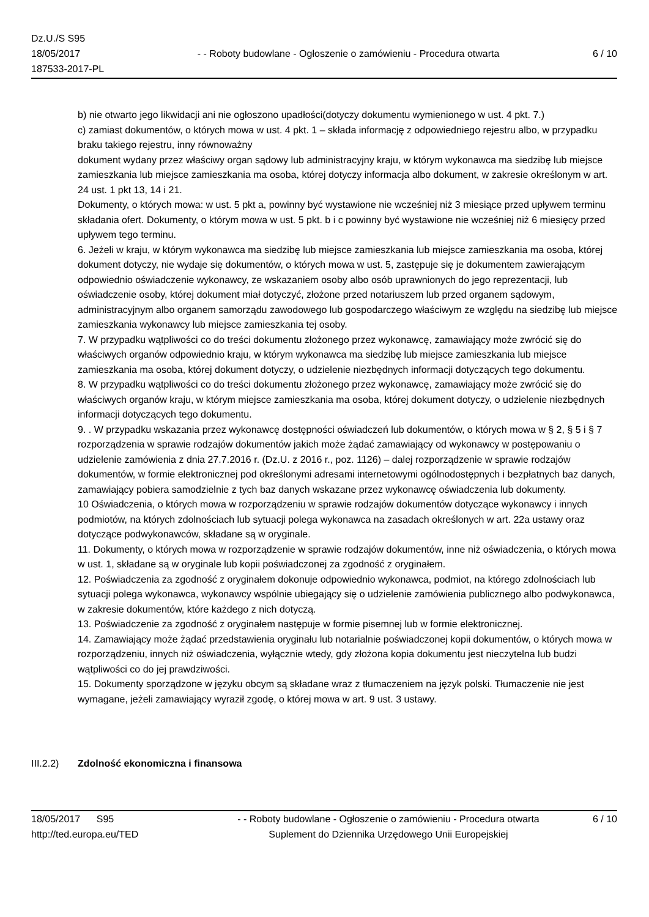Dz.U./S S95
18/05/2017
187533-2017-PL
- - Roboty budowlane - Ogłoszenie o zamówieniu - Procedura otwarta
6 / 10
b) nie otwarto jego likwidacji ani nie ogłoszono upadłości(dotyczy dokumentu wymienionego w ust. 4 pkt. 7.)
c) zamiast dokumentów, o których mowa w ust. 4 pkt. 1 – składa informację z odpowiedniego rejestru albo, w przypadku braku takiego rejestru, inny równoważny
dokument wydany przez właściwy organ sądowy lub administracyjny kraju, w którym wykonawca ma siedzibę lub miejsce zamieszkania lub miejsce zamieszkania ma osoba, której dotyczy informacja albo dokument, w zakresie określonym w art. 24 ust. 1 pkt 13, 14 i 21.
Dokumenty, o których mowa: w ust. 5 pkt a, powinny być wystawione nie wcześniej niż 3 miesiące przed upływem terminu składania ofert. Dokumenty, o którym mowa w ust. 5 pkt. b i c powinny być wystawione nie wcześniej niż 6 miesięcy przed upływem tego terminu.
6. Jeżeli w kraju, w którym wykonawca ma siedzibę lub miejsce zamieszkania lub miejsce zamieszkania ma osoba, której dokument dotyczy, nie wydaje się dokumentów, o których mowa w ust. 5, zastępuje się je dokumentem zawierającym odpowiednio oświadczenie wykonawcy, ze wskazaniem osoby albo osób uprawnionych do jego reprezentacji, lub oświadczenie osoby, której dokument miał dotyczyć, złożone przed notariuszem lub przed organem sądowym, administracyjnym albo organem samorządu zawodowego lub gospodarczego właściwym ze względu na siedzibę lub miejsce zamieszkania wykonawcy lub miejsce zamieszkania tej osoby.
7. W przypadku wątpliwości co do treści dokumentu złożonego przez wykonawcę, zamawiający może zwrócić się do właściwych organów odpowiednio kraju, w którym wykonawca ma siedzibę lub miejsce zamieszkania lub miejsce zamieszkania ma osoba, której dokument dotyczy, o udzielenie niezbędnych informacji dotyczących tego dokumentu.
8. W przypadku wątpliwości co do treści dokumentu złożonego przez wykonawcę, zamawiający może zwrócić się do właściwych organów kraju, w którym miejsce zamieszkania ma osoba, której dokument dotyczy, o udzielenie niezbędnych informacji dotyczących tego dokumentu.
9. . W przypadku wskazania przez wykonawcę dostępności oświadczeń lub dokumentów, o których mowa w § 2, § 5 i § 7 rozporządzenia w sprawie rodzajów dokumentów jakich może żądać zamawiający od wykonawcy w postępowaniu o udzielenie zamówienia z dnia 27.7.2016 r. (Dz.U. z 2016 r., poz. 1126) – dalej rozporządzenie w sprawie rodzajów dokumentów, w formie elektronicznej pod określonymi adresami internetowymi ogólnodostępnych i bezpłatnych baz danych, zamawiający pobiera samodzielnie z tych baz danych wskazane przez wykonawcę oświadczenia lub dokumenty.
10 Oświadczenia, o których mowa w rozporządzeniu w sprawie rodzajów dokumentów dotyczące wykonawcy i innych podmiotów, na których zdolnościach lub sytuacji polega wykonawca na zasadach określonych w art. 22a ustawy oraz dotyczące podwykonawców, składane są w oryginale.
11. Dokumenty, o których mowa w rozporządzenie w sprawie rodzajów dokumentów, inne niż oświadczenia, o których mowa w ust. 1, składane są w oryginale lub kopii poświadczonej za zgodność z oryginałem.
12. Poświadczenia za zgodność z oryginałem dokonuje odpowiednio wykonawca, podmiot, na którego zdolnościach lub sytuacji polega wykonawca, wykonawcy wspólnie ubiegający się o udzielenie zamówienia publicznego albo podwykonawca, w zakresie dokumentów, które każdego z nich dotyczą.
13. Poświadczenie za zgodność z oryginałem następuje w formie pisemnej lub w formie elektronicznej.
14. Zamawiający może żądać przedstawienia oryginału lub notarialnie poświadczonej kopii dokumentów, o których mowa w rozporządzeniu, innych niż oświadczenia, wyłącznie wtedy, gdy złożona kopia dokumentu jest nieczytelna lub budzi wątpliwości co do jej prawdziwości.
15. Dokumenty sporządzone w języku obcym są składane wraz z tłumaczeniem na język polski. Tłumaczenie nie jest wymagane, jeżeli zamawiający wyraził zgodę, o której mowa w art. 9 ust. 3 ustawy.
III.2.2)
Zdolność ekonomiczna i finansowa
18/05/2017 S95 - - Roboty budowlane - Ogłoszenie o zamówieniu - Procedura otwarta
6 / 10
http://ted.europa.eu/TED Suplement do Dziennika Urzędowego Unii Europejskiej